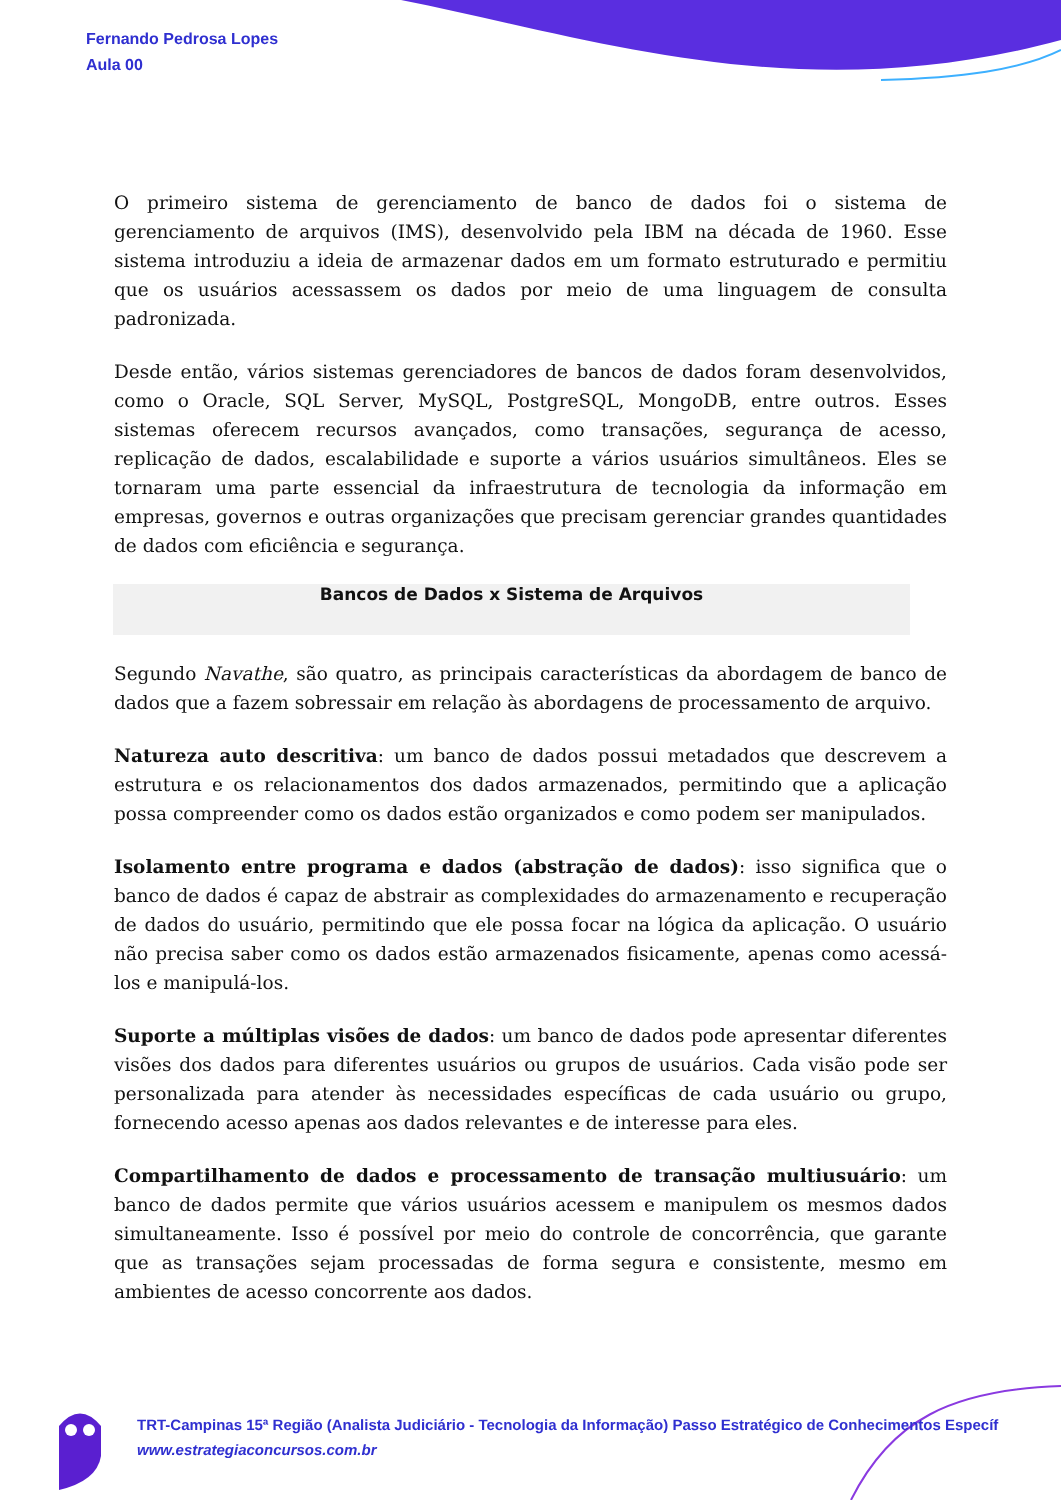Fernando Pedrosa Lopes
Aula 00
O primeiro sistema de gerenciamento de banco de dados foi o sistema de gerenciamento de arquivos (IMS), desenvolvido pela IBM na década de 1960. Esse sistema introduziu a ideia de armazenar dados em um formato estruturado e permitiu que os usuários acessassem os dados por meio de uma linguagem de consulta padronizada.
Desde então, vários sistemas gerenciadores de bancos de dados foram desenvolvidos, como o Oracle, SQL Server, MySQL, PostgreSQL, MongoDB, entre outros. Esses sistemas oferecem recursos avançados, como transações, segurança de acesso, replicação de dados, escalabilidade e suporte a vários usuários simultâneos. Eles se tornaram uma parte essencial da infraestrutura de tecnologia da informação em empresas, governos e outras organizações que precisam gerenciar grandes quantidades de dados com eficiência e segurança.
Bancos de Dados x Sistema de Arquivos
Segundo Navathe, são quatro, as principais características da abordagem de banco de dados que a fazem sobressair em relação às abordagens de processamento de arquivo.
Natureza auto descritiva: um banco de dados possui metadados que descrevem a estrutura e os relacionamentos dos dados armazenados, permitindo que a aplicação possa compreender como os dados estão organizados e como podem ser manipulados.
Isolamento entre programa e dados (abstração de dados): isso significa que o banco de dados é capaz de abstrair as complexidades do armazenamento e recuperação de dados do usuário, permitindo que ele possa focar na lógica da aplicação. O usuário não precisa saber como os dados estão armazenados fisicamente, apenas como acessá-los e manipulá-los.
Suporte a múltiplas visões de dados: um banco de dados pode apresentar diferentes visões dos dados para diferentes usuários ou grupos de usuários. Cada visão pode ser personalizada para atender às necessidades específicas de cada usuário ou grupo, fornecendo acesso apenas aos dados relevantes e de interesse para eles.
Compartilhamento de dados e processamento de transação multiusuário: um banco de dados permite que vários usuários acessem e manipulem os mesmos dados simultaneamente. Isso é possível por meio do controle de concorrência, que garante que as transações sejam processadas de forma segura e consistente, mesmo em ambientes de acesso concorrente aos dados.
TRT-Campinas 15ª Região (Analista Judiciário - Tecnologia da Informação) Passo Estratégico de Conhecimentos Específ
www.estrategiaconcursos.com.br